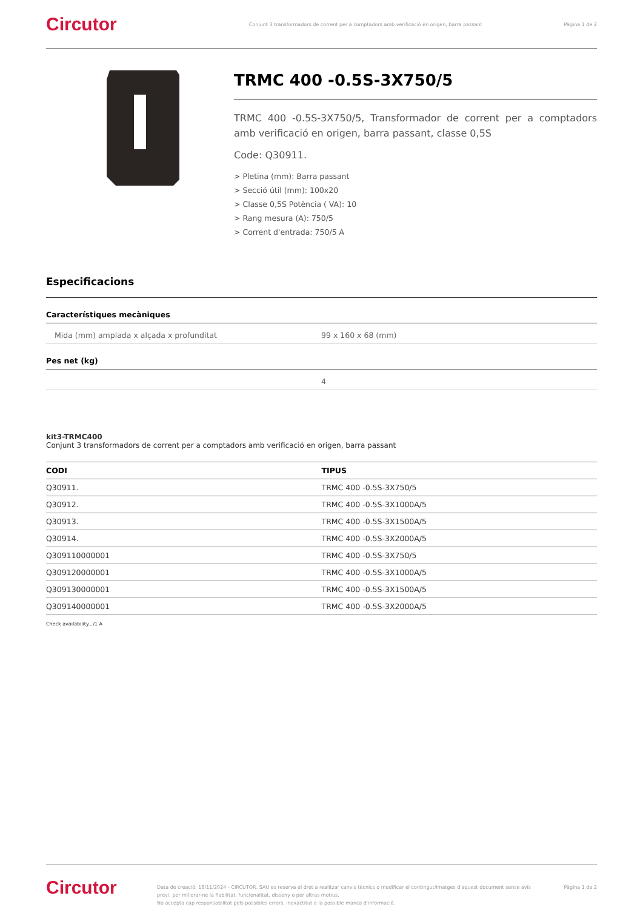Circutor
Conjunt 3 transformadors de corrent per a comptadors amb verificació en origen, barra passant
Pàgina 1 de 2
TRMC 400 -0.5S-3X750/5
TRMC 400 -0.5S-3X750/5, Transformador de corrent per a comptadors amb verificació en origen, barra passant, classe 0,5S
Code: Q30911.
> Pletina (mm): Barra passant
> Secció útil (mm): 100x20
> Classe 0,5S Potència ( VA): 10
> Rang mesura (A): 750/5
> Corrent d'entrada: 750/5 A
Especificacions
Característiques mecàniques
Mida (mm) amplada x alçada x profunditat 99 x 160 x 68 (mm)
Pes net (kg)
4
kit3-TRMC400
Conjunt 3 transformadors de corrent per a comptadors amb verificació en origen, barra passant
| CODI | TIPUS |
| --- | --- |
| Q30911. | TRMC 400 -0.5S-3X750/5 |
| Q30912. | TRMC 400 -0.5S-3X1000A/5 |
| Q30913. | TRMC 400 -0.5S-3X1500A/5 |
| Q30914. | TRMC 400 -0.5S-3X2000A/5 |
| Q309110000001 | TRMC 400 -0.5S-3X750/5 |
| Q309120000001 | TRMC 400 -0.5S-3X1000A/5 |
| Q309130000001 | TRMC 400 -0.5S-3X1500A/5 |
| Q309140000001 | TRMC 400 -0.5S-3X2000A/5 |
Check availability.../1 A
Circutor
Data de creació: 18/11/2024 - CIRCUTOR, SAU es reserva el dret a realitzar canvis tècnics o modificar el contingut/imatges d'aquest document sense avís previ, per millorar-ne la fiabilitat, funcionalitat, disseny o per altras motius.
No accepta cap responsabilitat pels possibles errors, inexactitut o la possible manca d'informació.
Pàgina 1 de 2